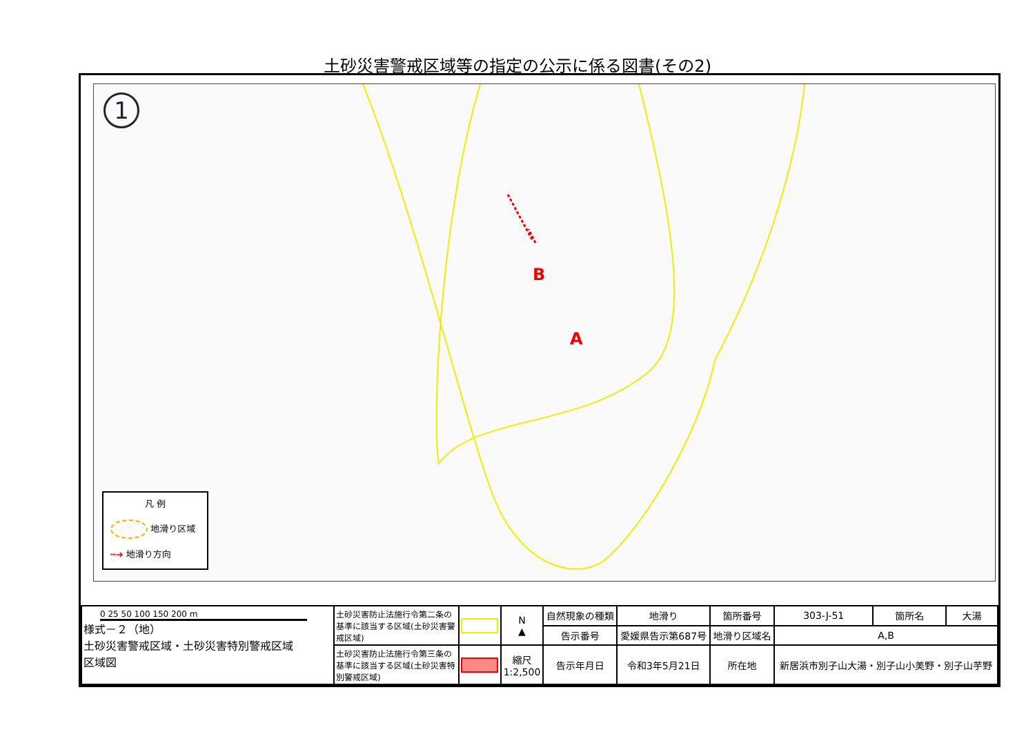土砂災害警戒区域等の指定の公示に係る図書(その2)
1
B
A
凡 例
地滑り区域
┅➜ 地滑り方向
0 25 50 100 150 200 m
| 様式－２（地） 土砂災害警戒区域・土砂災害特別警戒区域 区域図 | 土砂災害防止法施行令第二条の基準に該当する区域(土砂災害警戒区域) | | N ▲ | 自然現象の種類 | 地滑り | 箇所番号 | 303-J-51 | 箇所名 | 大湯 |
| | | | | 告示番号 | 愛媛県告示第687号 | 地滑り区域名 | A,B | | |
| | 土砂災害防止法施行令第三条の基準に該当する区域(土砂災害特別警戒区域) | | 縮尺 1:2,500 | 告示年月日 | 令和3年5月21日 | 所在地 | 新居浜市別子山大湯・別子山小美野・別子山芋野 | | |